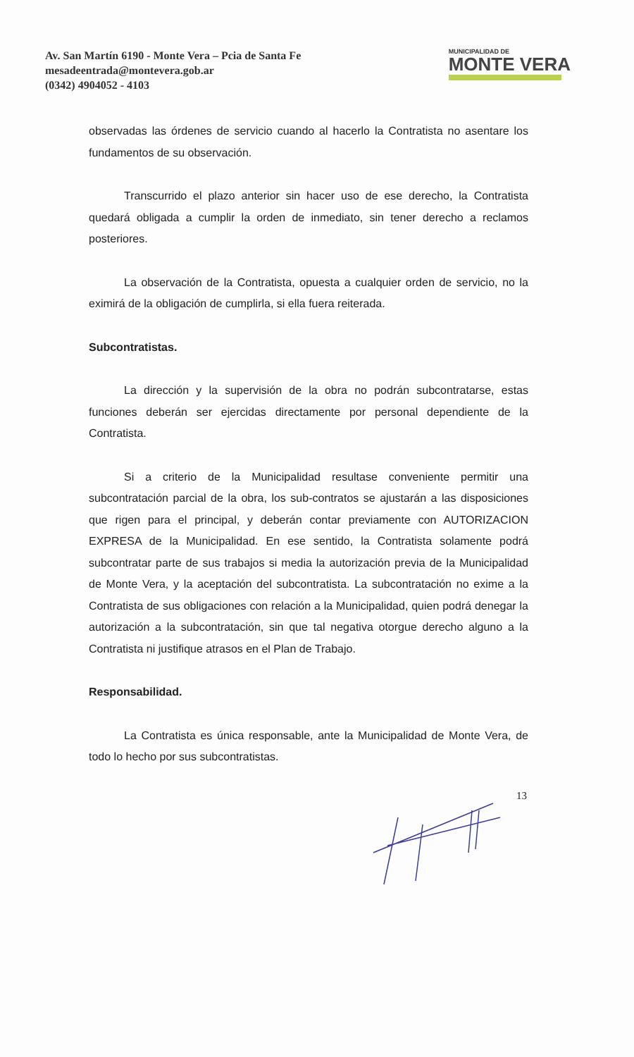Av. San Martín 6190 - Monte Vera – Pcia de Santa Fe
mesadeentrada@montevera.gob.ar
(0342) 4904052 - 4103
MUNICIPALIDAD DE
MONTE VERA
observadas las órdenes de servicio cuando al hacerlo la Contratista no asentare los fundamentos de su observación.
Transcurrido el plazo anterior sin hacer uso de ese derecho, la Contratista quedará obligada a cumplir la orden de inmediato, sin tener derecho a reclamos posteriores.
La observación de la Contratista, opuesta a cualquier orden de servicio, no la eximirá de la obligación de cumplirla, si ella fuera reiterada.
Subcontratistas.
La dirección y la supervisión de la obra no podrán subcontratarse, estas funciones deberán ser ejercidas directamente por personal dependiente de la Contratista.
Si a criterio de la Municipalidad resultase conveniente permitir una subcontratación parcial de la obra, los sub-contratos se ajustarán a las disposiciones que rigen para el principal, y deberán contar previamente con AUTORIZACION EXPRESA de la Municipalidad. En ese sentido, la Contratista solamente podrá subcontratar parte de sus trabajos si media la autorización previa de la Municipalidad de Monte Vera, y la aceptación del subcontratista. La subcontratación no exime a la Contratista de sus obligaciones con relación a la Municipalidad, quien podrá denegar la autorización a la subcontratación, sin que tal negativa otorgue derecho alguno a la Contratista ni justifique atrasos en el Plan de Trabajo.
Responsabilidad.
La Contratista es única responsable, ante la Municipalidad de Monte Vera, de todo lo hecho por sus subcontratistas.
13